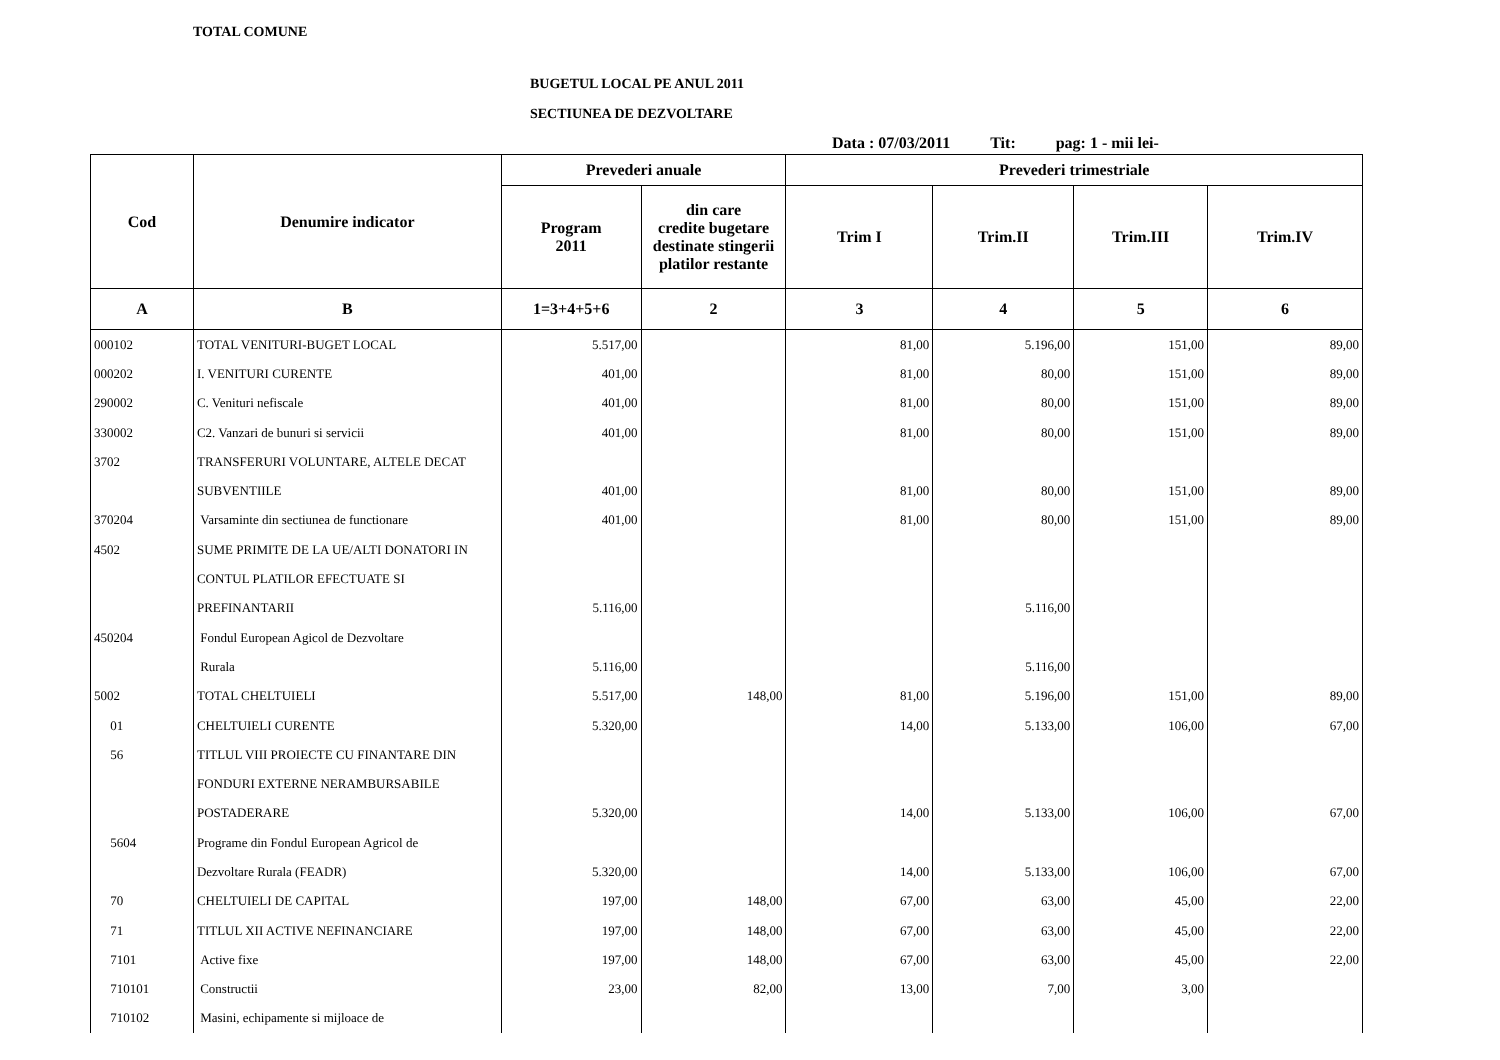TOTAL COMUNE
BUGETUL LOCAL PE ANUL 2011
SECTIUNEA DE DEZVOLTARE
Data : 07/03/2011 Tit: pag: 1 - mii lei-
| Cod | Denumire indicator | Prevederi anuale | | Prevederi trimestriale | | | |
| --- | --- | --- | --- | --- | --- | --- | --- |
| | | Program 2011 | din care credite bugetare destinate stingerii platilor restante | Trim I | Trim.II | Trim.III | Trim.IV |
| A | B | 1=3+4+5+6 | 2 | 3 | 4 | 5 | 6 |
| 000102 | TOTAL VENITURI-BUGET LOCAL | 5.517,00 | | 81,00 | 5.196,00 | 151,00 | 89,00 |
| 000202 | I. VENITURI CURENTE | 401,00 | | 81,00 | 80,00 | 151,00 | 89,00 |
| 290002 | C. Venituri nefiscale | 401,00 | | 81,00 | 80,00 | 151,00 | 89,00 |
| 330002 | C2. Vanzari de bunuri si servicii | 401,00 | | 81,00 | 80,00 | 151,00 | 89,00 |
| 3702 | TRANSFERURI VOLUNTARE, ALTELE DECAT | | | | | | |
| | SUBVENTIILE | 401,00 | | 81,00 | 80,00 | 151,00 | 89,00 |
| 370204 | Varsaminte din sectiunea de functionare | 401,00 | | 81,00 | 80,00 | 151,00 | 89,00 |
| 4502 | SUME PRIMITE DE LA UE/ALTI DONATORI IN | | | | | | |
| | CONTUL PLATILOR EFECTUATE SI | | | | | | |
| | PREFINANTARII | 5.116,00 | | | 5.116,00 | | |
| 450204 | Fondul European Agicol de Dezvoltare | | | | | | |
| | Rurala | 5.116,00 | | | 5.116,00 | | |
| 5002 | TOTAL CHELTUIELI | 5.517,00 | 148,00 | 81,00 | 5.196,00 | 151,00 | 89,00 |
| 01 | CHELTUIELI CURENTE | 5.320,00 | | 14,00 | 5.133,00 | 106,00 | 67,00 |
| 56 | TITLUL VIII PROIECTE CU FINANTARE DIN | | | | | | |
| | FONDURI EXTERNE NERAMBURSABILE | | | | | | |
| | POSTADERARE | 5.320,00 | | 14,00 | 5.133,00 | 106,00 | 67,00 |
| 5604 | Programe din Fondul European Agricol de | | | | | | |
| | Dezvoltare Rurala (FEADR) | 5.320,00 | | 14,00 | 5.133,00 | 106,00 | 67,00 |
| 70 | CHELTUIELI DE CAPITAL | 197,00 | 148,00 | 67,00 | 63,00 | 45,00 | 22,00 |
| 71 | TITLUL XII ACTIVE NEFINANCIARE | 197,00 | 148,00 | 67,00 | 63,00 | 45,00 | 22,00 |
| 7101 | Active fixe | 197,00 | 148,00 | 67,00 | 63,00 | 45,00 | 22,00 |
| 710101 | Constructii | 23,00 | 82,00 | 13,00 | 7,00 | 3,00 | |
| 710102 | Masini, echipamente si mijloace de | | | | | | |